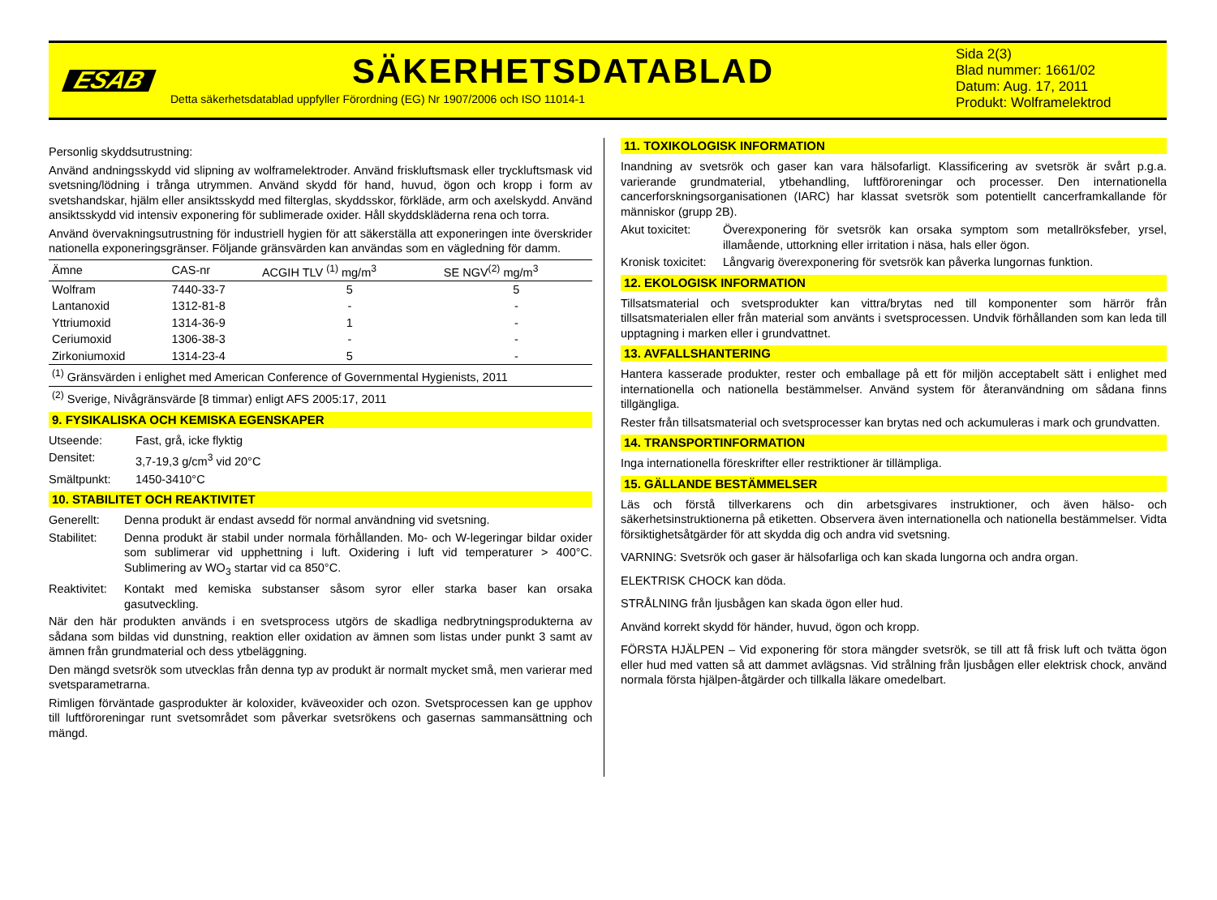ESAB
SÄKERHETSDATABLAD
Detta säkerhetsdatablad uppfyller Förordning (EG) Nr 1907/2006 och ISO 11014-1
Sida 2(3)
Blad nummer: 1661/02
Datum: Aug. 17, 2011
Produkt: Wolframelektrod
Personlig skyddsutrustning:
Använd andningsskydd vid slipning av wolframelektroder. Använd friskluftsmask eller tryckluftsmask vid svetsning/lödning i trånga utrymmen. Använd skydd för hand, huvud, ögon och kropp i form av svetshandskar, hjälm eller ansiktsskydd med filterglas, skyddsskor, förkläde, arm och axelskydd. Använd ansiktsskydd vid intensiv exponering för sublimerade oxider. Håll skyddskläderna rena och torra.
Använd övervakningsutrustning för industriell hygien för att säkerställa att exponeringen inte överskrider nationella exponeringsgränser. Följande gränsvärden kan användas som en vägledning för damm.
| Ämne | CAS-nr | ACGIH TLV <sup>(1)</sup> mg/m<sup>3</sup> | SE NGV<sup>(2)</sup> mg/m<sup>3</sup> |
| --- | --- | --- | --- |
| Wolfram | 7440-33-7 | 5 | 5 |
| Lantanoxid | 1312-81-8 | - | - |
| Yttriumoxid | 1314-36-9 | 1 | - |
| Ceriumoxid | 1306-38-3 | - | - |
| Zirkoniumoxid | 1314-23-4 | 5 | - |
| <sup>(1)</sup> Gränsvärden i enlighet med American Conference of Governmental Hygienists, 2011 | | | |
| <sup>(2)</sup> Sverige, Nivågränsvärde [8 timmar) enligt AFS 2005:17, 2011 | | | |
9. FYSIKALISKA OCH KEMISKA EGENSKAPER
Utseende: Fast, grå, icke flyktig
Densitet: 3,7-19,3 g/cm<sup>3</sup> vid 20°C
Smältpunkt: 1450-3410°C
10. STABILITET OCH REAKTIVITET
Generellt: Denna produkt är endast avsedd för normal användning vid svetsning.
Stabilitet: Denna produkt är stabil under normala förhållanden. Mo- och W-legeringar bildar oxider som sublimerar vid upphettning i luft. Oxidering i luft vid temperaturer > 400°C. Sublimering av WO<sub>3</sub> startar vid ca 850°C.
Reaktivitet: Kontakt med kemiska substanser såsom syror eller starka baser kan orsaka gasutveckling.
När den här produkten används i en svetsprocess utgörs de skadliga nedbrytningsprodukterna av sådana som bildas vid dunstning, reaktion eller oxidation av ämnen som listas under punkt 3 samt av ämnen från grundmaterial och dess ytbeläggning.
Den mängd svetsrök som utvecklas från denna typ av produkt är normalt mycket små, men varierar med svetsparametrarna.
Rimligen förväntade gasprodukter är koloxider, kväveoxider och ozon. Svetsprocessen kan ge upphov till luftföroreningar runt svetsområdet som påverkar svetsrökens och gasernas sammansättning och mängd.
11. TOXIKOLOGISK INFORMATION
Inandning av svetsrök och gaser kan vara hälsofarligt. Klassificering av svetsrök är svårt p.g.a. varierande grundmaterial, ytbehandling, luftföroreningar och processer. Den internationella cancerforskningsorganisationen (IARC) har klassat svetsrök som potentiellt cancerframkallande för människor (grupp 2B).
Akut toxicitet: Överexponering för svetsrök kan orsaka symptom som metallröksfeber, yrsel, illamående, uttorkning eller irritation i näsa, hals eller ögon.
Kronisk toxicitet: Långvarig överexponering för svetsrök kan påverka lungornas funktion.
12. EKOLOGISK INFORMATION
Tillsatsmaterial och svetsprodukter kan vittra/brytas ned till komponenter som härrör från tillsatsmaterialen eller från material som använts i svetsprocessen. Undvik förhållanden som kan leda till upptagning i marken eller i grundvattnet.
13. AVFALLSHANTERING
Hantera kasserade produkter, rester och emballage på ett för miljön acceptabelt sätt i enlighet med internationella och nationella bestämmelser. Använd system för återanvändning om sådana finns tillgängliga.
Rester från tillsatsmaterial och svetsprocesser kan brytas ned och ackumuleras i mark och grundvatten.
14. TRANSPORTINFORMATION
Inga internationella föreskrifter eller restriktioner är tillämpliga.
15. GÄLLANDE BESTÄMMELSER
Läs och förstå tillverkarens och din arbetsgivares instruktioner, och även hälso- och säkerhetsinstruktionerna på etiketten. Observera även internationella och nationella bestämmelser. Vidta försiktighetsåtgärder för att skydda dig och andra vid svetsning.
VARNING: Svetsrök och gaser är hälsofarliga och kan skada lungorna och andra organ.
ELEKTRISK CHOCK kan döda.
STRÅLNING från ljusbågen kan skada ögon eller hud.
Använd korrekt skydd för händer, huvud, ögon och kropp.
FÖRSTA HJÄLPEN – Vid exponering för stora mängder svetsrök, se till att få frisk luft och tvätta ögon eller hud med vatten så att dammet avlägsnas. Vid strålning från ljusbågen eller elektrisk chock, använd normala första hjälpen-åtgärder och tillkalla läkare omedelbart.